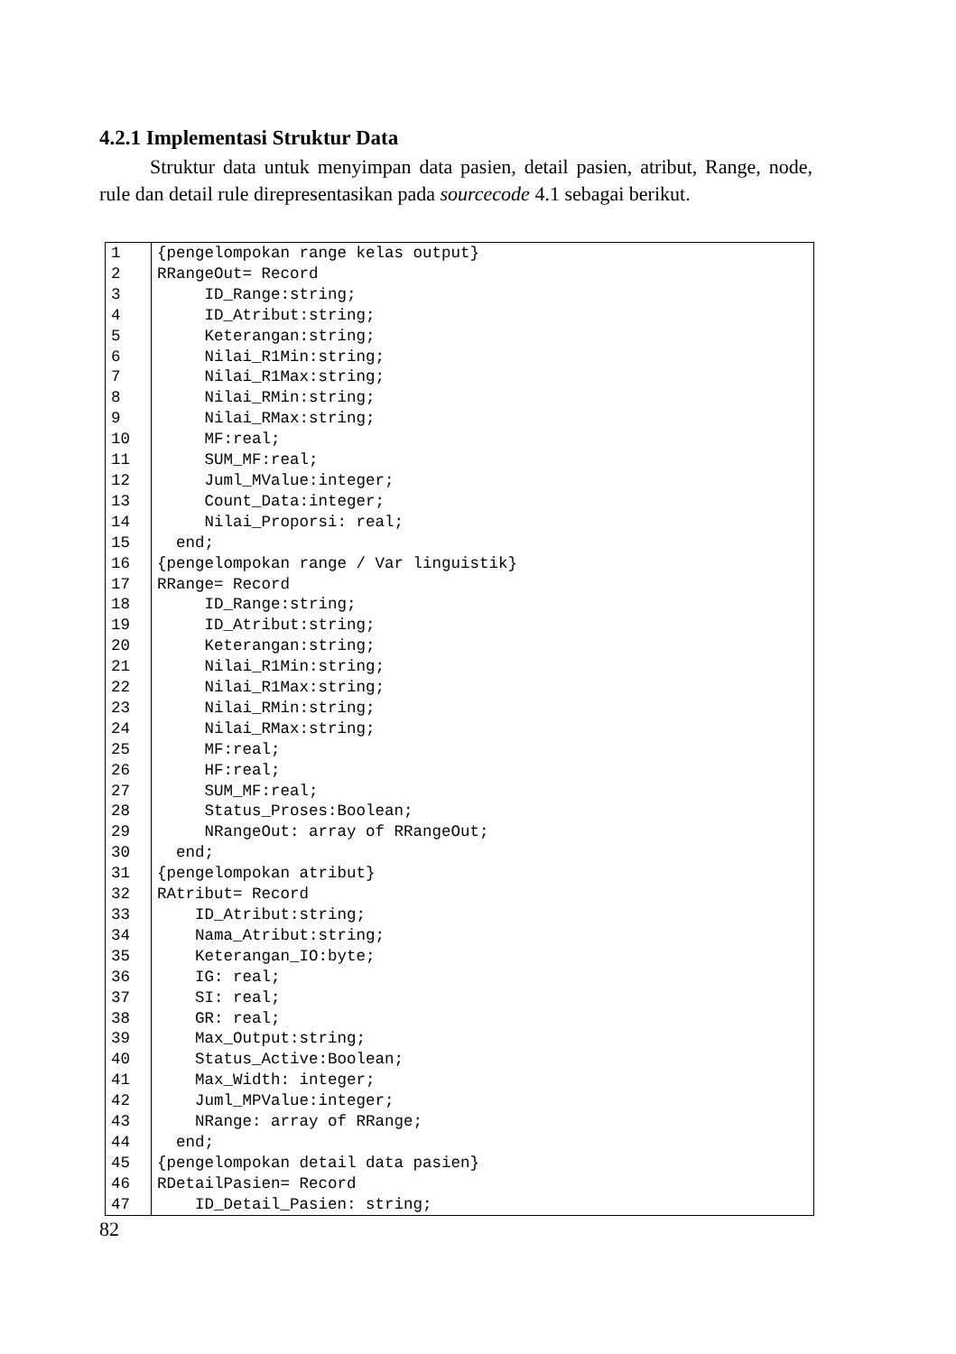4.2.1 Implementasi Struktur Data
Struktur data untuk menyimpan data pasien, detail pasien, atribut, Range, node, rule dan detail rule direpresentasikan pada sourcecode 4.1 sebagai berikut.
| 1 | {pengelompokan range kelas output} |
| 2 | RRangeOut= Record |
| 3 | ID_Range:string; |
| 4 | ID_Atribut:string; |
| 5 | Keterangan:string; |
| 6 | Nilai_R1Min:string; |
| 7 | Nilai_R1Max:string; |
| 8 | Nilai_RMin:string; |
| 9 | Nilai_RMax:string; |
| 10 | MF:real; |
| 11 | SUM_MF:real; |
| 12 | Juml_MValue:integer; |
| 13 | Count_Data:integer; |
| 14 | Nilai_Proporsi: real; |
| 15 | end; |
| 16 | {pengelompokan range / Var linguistik} |
| 17 | RRange= Record |
| 18 | ID_Range:string; |
| 19 | ID_Atribut:string; |
| 20 | Keterangan:string; |
| 21 | Nilai_R1Min:string; |
| 22 | Nilai_R1Max:string; |
| 23 | Nilai_RMin:string; |
| 24 | Nilai_RMax:string; |
| 25 | MF:real; |
| 26 | HF:real; |
| 27 | SUM_MF:real; |
| 28 | Status_Proses:Boolean; |
| 29 | NRangeOut: array of RRangeOut; |
| 30 | end; |
| 31 | {pengelompokan atribut} |
| 32 | RAtribut= Record |
| 33 | ID_Atribut:string; |
| 34 | Nama_Atribut:string; |
| 35 | Keterangan_IO:byte; |
| 36 | IG: real; |
| 37 | SI: real; |
| 38 | GR: real; |
| 39 | Max_Output:string; |
| 40 | Status_Active:Boolean; |
| 41 | Max_Width: integer; |
| 42 | Juml_MPValue:integer; |
| 43 | NRange: array of RRange; |
| 44 | end; |
| 45 | {pengelompokan detail data pasien} |
| 46 | RDetailPasien= Record |
| 47 | ID_Detail_Pasien: string; |
82